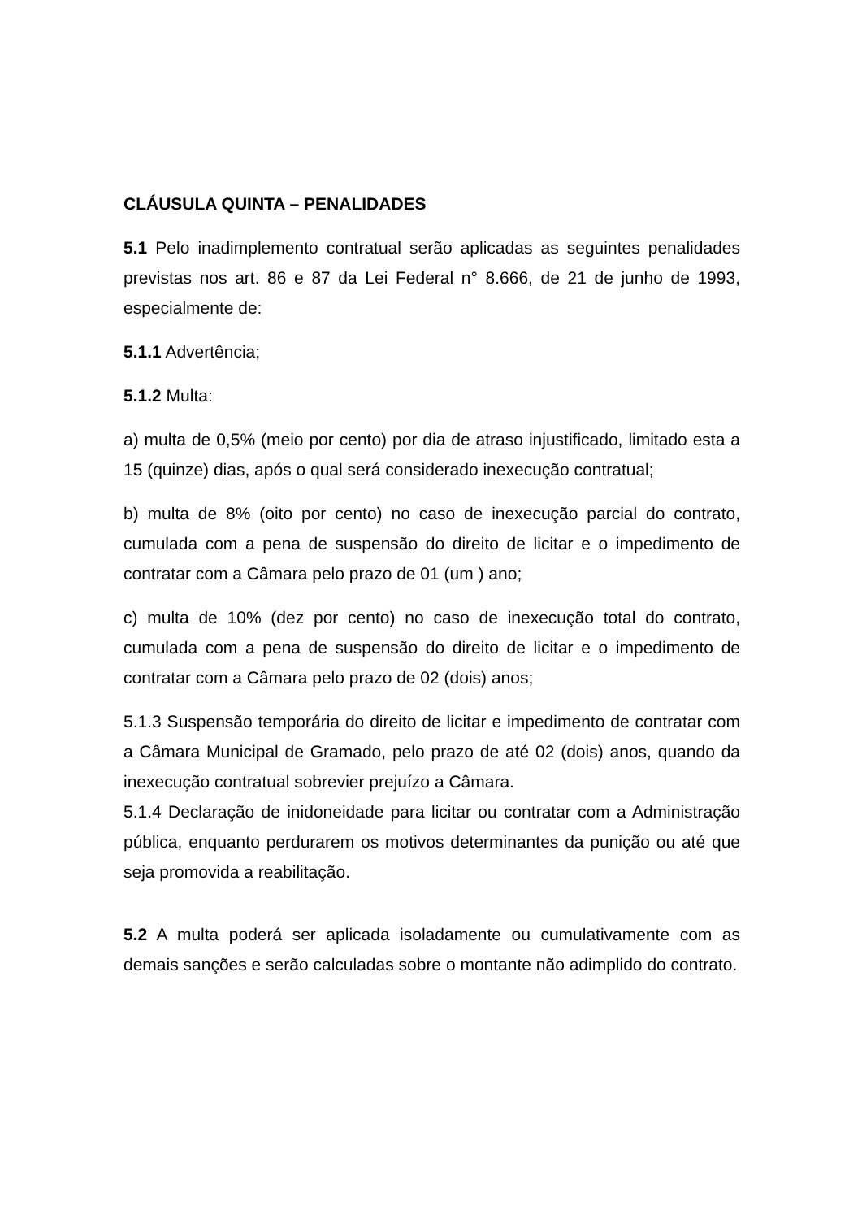CLÁUSULA QUINTA – PENALIDADES
5.1 Pelo inadimplemento contratual serão aplicadas as seguintes penalidades previstas nos art. 86 e 87 da Lei Federal n° 8.666, de 21 de junho de 1993, especialmente de:
5.1.1 Advertência;
5.1.2 Multa:
a) multa de 0,5% (meio por cento) por dia de atraso injustificado, limitado esta a 15 (quinze) dias, após o qual será considerado inexecução contratual;
b) multa de 8% (oito por cento) no caso de inexecução parcial do contrato, cumulada com a pena de suspensão do direito de licitar e o impedimento de contratar com a Câmara pelo prazo de 01 (um ) ano;
c) multa de 10% (dez por cento) no caso de inexecução total do contrato, cumulada com a pena de suspensão do direito de licitar e o impedimento de contratar com a Câmara pelo prazo de 02 (dois) anos;
5.1.3 Suspensão temporária do direito de licitar e impedimento de contratar com a Câmara Municipal de Gramado, pelo prazo de até 02 (dois) anos, quando da inexecução contratual sobrevier prejuízo a Câmara.
5.1.4 Declaração de inidoneidade para licitar ou contratar com a Administração pública, enquanto perdurarem os motivos determinantes da punição ou até que seja promovida a reabilitação.
5.2 A multa poderá ser aplicada isoladamente ou cumulativamente com as demais sanções e serão calculadas sobre o montante não adimplido do contrato.